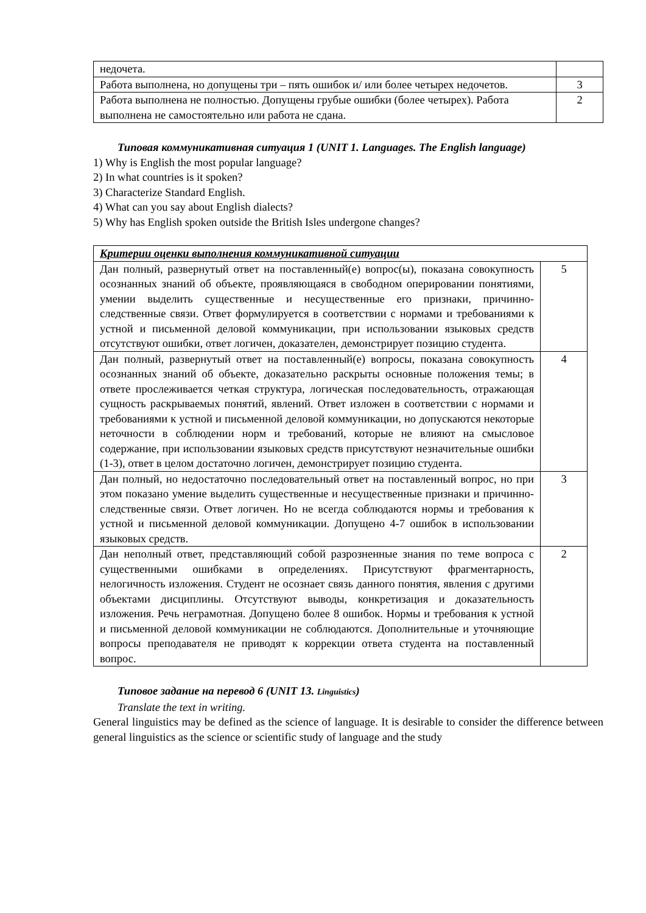| недочета. | |
| Работа выполнена, но допущены три – пять ошибок и/ или более четырех недочетов. | 3 |
| Работа выполнена не полностью. Допущены грубые ошибки (более четырех). Работа выполнена не самостоятельно или работа не сдана. | 2 |
Типовая коммуникативная ситуация 1 (UNIT 1. Languages. The English language)
1) Why is English the most popular language?
2) In what countries is it spoken?
3) Characterize Standard English.
4) What can you say about English dialects?
5) Why has English spoken outside the British Isles undergone changes?
| Критерии оценки выполнения коммуникативной ситуации | |
| Дан полный, развернутый ответ на поставленный(е) вопрос(ы), показана совокупность осознанных знаний об объекте, проявляющаяся в свободном оперировании понятиями, умении выделить существенные и несущественные его признаки, причинно-следственные связи. Ответ формулируется в соответствии с нормами и требованиями к устной и письменной деловой коммуникации, при использовании языковых средств отсутствуют ошибки, ответ логичен, доказателен, демонстрирует позицию студента. | 5 |
| Дан полный, развернутый ответ на поставленный(е) вопросы, показана совокупность осознанных знаний об объекте, доказательно раскрыты основные положения темы; в ответе прослеживается четкая структура, логическая последовательность, отражающая сущность раскрываемых понятий, явлений. Ответ изложен в соответствии с нормами и требованиями к устной и письменной деловой коммуникации, но допускаются некоторые неточности в соблюдении норм и требований, которые не влияют на смысловое содержание, при использовании языковых средств присутствуют незначительные ошибки (1-3), ответ в целом достаточно логичен, демонстрирует позицию студента. | 4 |
| Дан полный, но недостаточно последовательный ответ на поставленный вопрос, но при этом показано умение выделить существенные и несущественные признаки и причинно-следственные связи. Ответ логичен. Но не всегда соблюдаются нормы и требования к устной и письменной деловой коммуникации. Допущено 4-7 ошибок в использовании языковых средств. | 3 |
| Дан неполный ответ, представляющий собой разрозненные знания по теме вопроса с существенными ошибками в определениях. Присутствуют фрагментарность, нелогичность изложения. Студент не осознает связь данного понятия, явления с другими объектами дисциплины. Отсутствуют выводы, конкретизация и доказательность изложения. Речь неграмотная. Допущено более 8 ошибок. Нормы и требования к устной и письменной деловой коммуникации не соблюдаются. Дополнительные и уточняющие вопросы преподавателя не приводят к коррекции ответа студента на поставленный вопрос. | 2 |
Типовое задание на перевод 6 (UNIT 13. Linguistics)
Translate the text in writing.
General linguistics may be defined as the science of language. It is desirable to consider the difference between general linguistics as the science or scientific study of language and the study